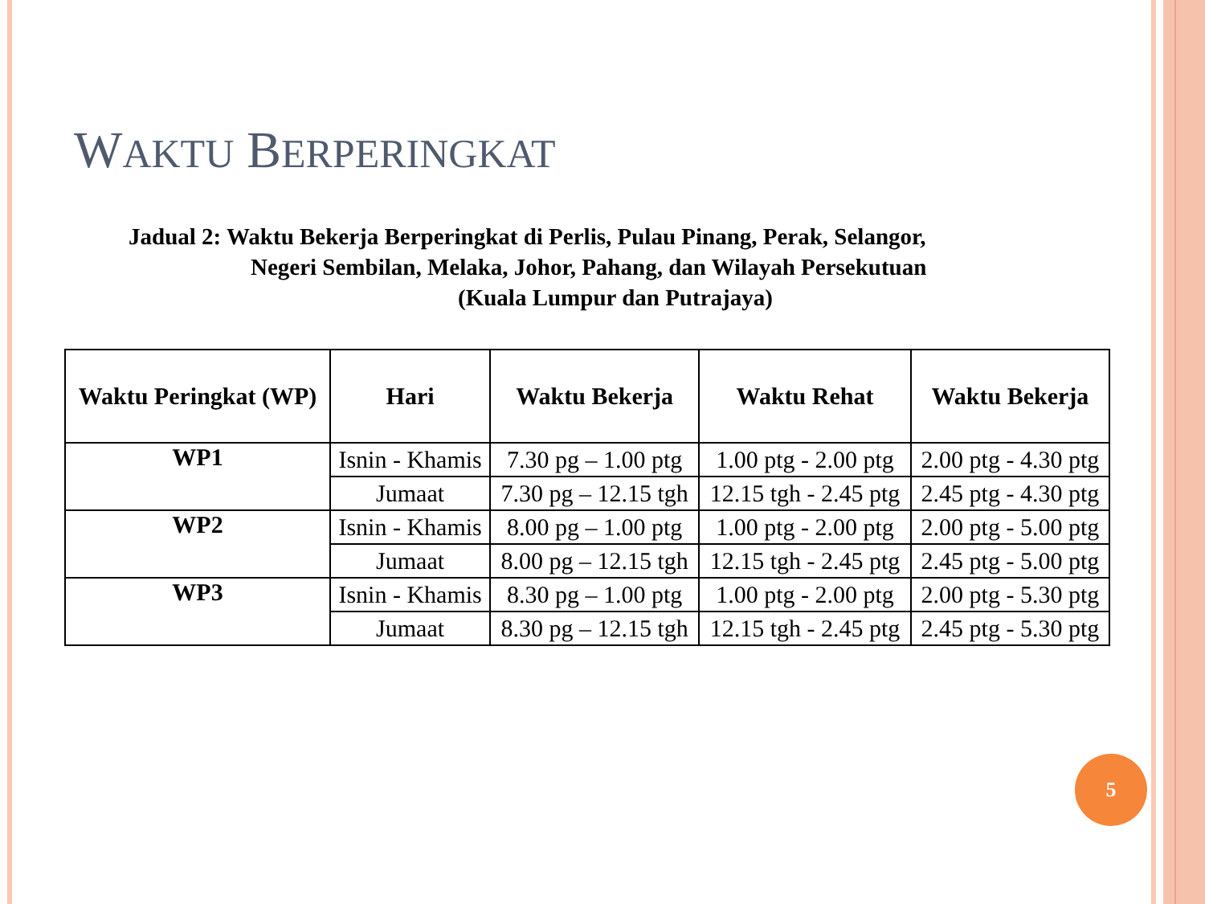WAKTU BERPERINGKAT
Jadual 2: Waktu Bekerja Berperingkat di Perlis, Pulau Pinang, Perak, Selangor,
Negeri Sembilan, Melaka, Johor, Pahang, dan Wilayah Persekutuan
(Kuala Lumpur dan Putrajaya)
| Waktu Peringkat (WP) | Hari | Waktu Bekerja | Waktu Rehat | Waktu Bekerja |
| --- | --- | --- | --- | --- |
| WP1 | Isnin - Khamis | 7.30 pg – 1.00 ptg | 1.00 ptg - 2.00 ptg | 2.00 ptg - 4.30 ptg |
| | Jumaat | 7.30 pg – 12.15 tgh | 12.15 tgh - 2.45 ptg | 2.45 ptg - 4.30 ptg |
| WP2 | Isnin - Khamis | 8.00 pg – 1.00 ptg | 1.00 ptg - 2.00 ptg | 2.00 ptg - 5.00 ptg |
| | Jumaat | 8.00 pg – 12.15 tgh | 12.15 tgh - 2.45 ptg | 2.45 ptg - 5.00 ptg |
| WP3 | Isnin - Khamis | 8.30 pg – 1.00 ptg | 1.00 ptg - 2.00 ptg | 2.00 ptg - 5.30 ptg |
| | Jumaat | 8.30 pg – 12.15 tgh | 12.15 tgh - 2.45 ptg | 2.45 ptg - 5.30 ptg |
5